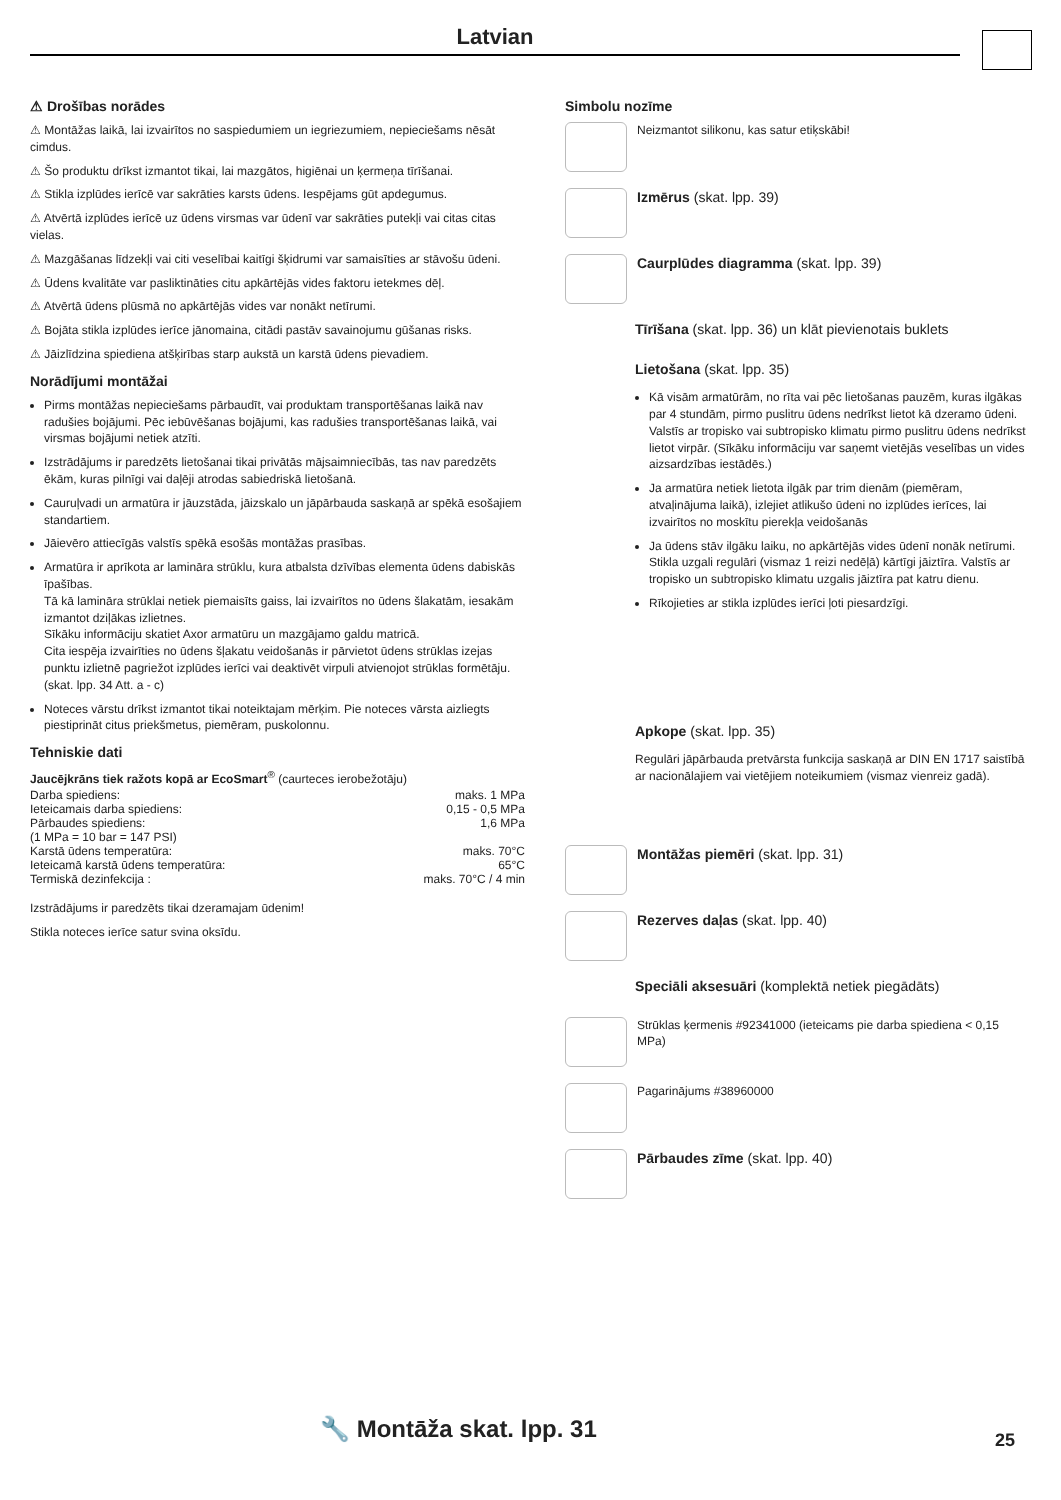Latvian
⚠ Drošības norādes
⚠ Montāžas laikā, lai izvairītos no saspiedumiem un iegriezumiem, nepieciešams nēsāt cimdus.
⚠ Šo produktu drīkst izmantot tikai, lai mazgātos, higiēnai un ķermeņa tīrīšanai.
⚠ Stikla izplūdes ierīcē var sakrāties karsts ūdens. Iespējams gūt apdegumus.
⚠ Atvērtā izplūdes ierīcē uz ūdens virsmas var ūdenī var sakrāties putekļi vai citas citas vielas.
⚠ Mazgāšanas līdzekļi vai citi veselībai kaitīgi šķidrumi var samaisīties ar stāvošu ūdeni.
⚠ Ūdens kvalitāte var pasliktināties citu apkārtējās vides faktoru ietekmes dēļ.
⚠ Atvērtā ūdens plūsmā no apkārtējās vides var nonākt netīrumi.
⚠ Bojāta stikla izplūdes ierīce jānomaina, citādi pastāv savainojumu gūšanas risks.
⚠ Jāizlīdzina spiediena atšķirības starp aukstā un karstā ūdens pievadiem.
Norādījumi montāžai
Pirms montāžas nepieciešams pārbaudīt, vai produktam transportēšanas laikā nav radušies bojājumi. Pēc iebūvēšanas bojājumi, kas radušies transportēšanas laikā, vai virsmas bojājumi netiek atzīti.
Izstrādājums ir paredzēts lietošanai tikai privātās mājsaimniecībās, tas nav paredzēts ēkām, kuras pilnīgi vai daļēji atrodas sabiedriskā lietošanā.
Cauruļvadi un armatūra ir jāuzstāda, jāizskalo un jāpārbauda saskaņā ar spēkā esošajiem standartiem.
Jāievēro attiecīgās valstīs spēkā esošās montāžas prasības.
Armatūra ir aprīkota ar lamināra strūklu, kura atbalsta dzīvības elementa ūdens dabiskās īpašības.
Tā kā lamināra strūklai netiek piemaisīts gaiss, lai izvairītos no ūdens šlakatām, iesakām izmantot dziļākas izlietnes.
Sīkāku informāciju skatiet Axor armatūru un mazgājamo galdu matricā.
Cita iespēja izvairīties no ūdens šļakatu veidošanās ir pārvietot ūdens strūklas izejas punktu izlietnē pagriežot izplūdes ierīci vai deaktivēt virpuli atvienojot strūklas formētāju. (skat. lpp. 34 Att. a - c)
Noteces vārstu drīkst izmantot tikai noteiktajam mērķim. Pie noteces vārsta aizliegts piestiprināt citus priekšmetus, piemēram, puskolonnu.
Tehniskie dati
Jaucējkrāns tiek ražots kopā ar EcoSmart<sup>®</sup> (caurteces ierobežotāju)
| Darba spiediens: | maks. 1 MPa |
| Ieteicamais darba spiediens: | 0,15 - 0,5 MPa |
| Pārbaudes spiediens: | 1,6 MPa |
| (1 MPa = 10 bar = 147 PSI) | |
| Karstā ūdens temperatūra: | maks. 70°C |
| Ieteicamā karstā ūdens temperatūra: | 65°C |
| Termiskā dezinfekcija : | maks. 70°C / 4 min |
Izstrādājums ir paredzēts tikai dzeramajam ūdenim!
Stikla noteces ierīce satur svina oksīdu.
Simbolu nozīme
Neizmantot silikonu, kas satur etiķskābi!
Izmērus (skat. lpp. 39)
Caurplūdes diagramma (skat. lpp. 39)
Tīrīšana (skat. lpp. 36) un klāt pievienotais buklets
Lietošana (skat. lpp. 35)
Kā visām armatūrām, no rīta vai pēc lietošanas pauzēm, kuras ilgākas par 4 stundām, pirmo puslitru ūdens nedrīkst lietot kā dzeramo ūdeni. Valstīs ar tropisko vai subtropisko klimatu pirmo puslitru ūdens nedrīkst lietot virpār. (Sīkāku informāciju var saņemt vietējās veselības un vides aizsardzības iestādēs.)
Ja armatūra netiek lietota ilgāk par trim dienām (piemēram, atvaļinājuma laikā), izlejiet atlikušo ūdeni no izplūdes ierīces, lai izvairītos no moskītu pierekļa veidošanās
Ja ūdens stāv ilgāku laiku, no apkārtējās vides ūdenī nonāk netīrumi. Stikla uzgali regulāri (vismaz 1 reizi nedēļā) kārtīgi jāiztīra. Valstīs ar tropisko un subtropisko klimatu uzgalis jāiztīra pat katru dienu.
Rīkojieties ar stikla izplūdes ierīci ļoti piesardzīgi.
Apkope (skat. lpp. 35)
Regulāri jāpārbauda pretvārsta funkcija saskaņā ar DIN EN 1717 saistībā ar nacionālajiem vai vietējiem noteikumiem (vismaz vienreiz gadā).
Montāžas piemēri (skat. lpp. 31)
Rezerves daļas (skat. lpp. 40)
Speciāli aksesuāri (komplektā netiek piegādāts)
Strūklas ķermenis #92341000 (ieteicams pie darba spiediena < 0,15 MPa)
Pagarinājums #38960000
Pārbaudes zīme (skat. lpp. 40)
🔧 Montāža skat. lpp. 31 25